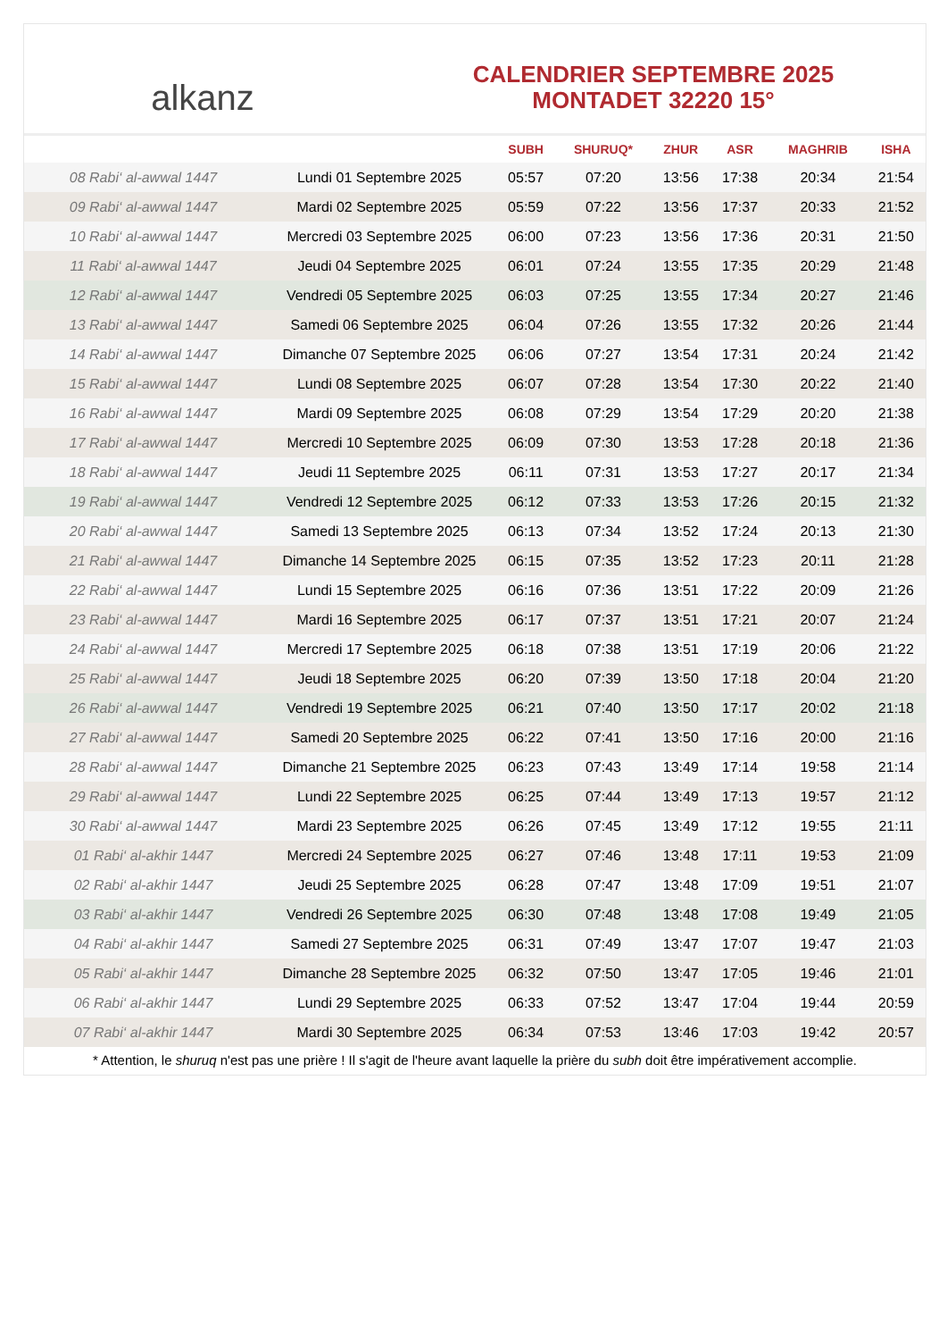alkanz
CALENDRIER SEPTEMBRE 2025
MONTADET 32220 15°
| | | SUBH | SHURUQ* | ZHUR | ASR | MAGHRIB | ISHA |
| --- | --- | --- | --- | --- | --- | --- | --- |
| 08 Rabi‘ al-awwal 1447 | Lundi 01 Septembre 2025 | 05:57 | 07:20 | 13:56 | 17:38 | 20:34 | 21:54 |
| 09 Rabi‘ al-awwal 1447 | Mardi 02 Septembre 2025 | 05:59 | 07:22 | 13:56 | 17:37 | 20:33 | 21:52 |
| 10 Rabi‘ al-awwal 1447 | Mercredi 03 Septembre 2025 | 06:00 | 07:23 | 13:56 | 17:36 | 20:31 | 21:50 |
| 11 Rabi‘ al-awwal 1447 | Jeudi 04 Septembre 2025 | 06:01 | 07:24 | 13:55 | 17:35 | 20:29 | 21:48 |
| 12 Rabi‘ al-awwal 1447 | Vendredi 05 Septembre 2025 | 06:03 | 07:25 | 13:55 | 17:34 | 20:27 | 21:46 |
| 13 Rabi‘ al-awwal 1447 | Samedi 06 Septembre 2025 | 06:04 | 07:26 | 13:55 | 17:32 | 20:26 | 21:44 |
| 14 Rabi‘ al-awwal 1447 | Dimanche 07 Septembre 2025 | 06:06 | 07:27 | 13:54 | 17:31 | 20:24 | 21:42 |
| 15 Rabi‘ al-awwal 1447 | Lundi 08 Septembre 2025 | 06:07 | 07:28 | 13:54 | 17:30 | 20:22 | 21:40 |
| 16 Rabi‘ al-awwal 1447 | Mardi 09 Septembre 2025 | 06:08 | 07:29 | 13:54 | 17:29 | 20:20 | 21:38 |
| 17 Rabi‘ al-awwal 1447 | Mercredi 10 Septembre 2025 | 06:09 | 07:30 | 13:53 | 17:28 | 20:18 | 21:36 |
| 18 Rabi‘ al-awwal 1447 | Jeudi 11 Septembre 2025 | 06:11 | 07:31 | 13:53 | 17:27 | 20:17 | 21:34 |
| 19 Rabi‘ al-awwal 1447 | Vendredi 12 Septembre 2025 | 06:12 | 07:33 | 13:53 | 17:26 | 20:15 | 21:32 |
| 20 Rabi‘ al-awwal 1447 | Samedi 13 Septembre 2025 | 06:13 | 07:34 | 13:52 | 17:24 | 20:13 | 21:30 |
| 21 Rabi‘ al-awwal 1447 | Dimanche 14 Septembre 2025 | 06:15 | 07:35 | 13:52 | 17:23 | 20:11 | 21:28 |
| 22 Rabi‘ al-awwal 1447 | Lundi 15 Septembre 2025 | 06:16 | 07:36 | 13:51 | 17:22 | 20:09 | 21:26 |
| 23 Rabi‘ al-awwal 1447 | Mardi 16 Septembre 2025 | 06:17 | 07:37 | 13:51 | 17:21 | 20:07 | 21:24 |
| 24 Rabi‘ al-awwal 1447 | Mercredi 17 Septembre 2025 | 06:18 | 07:38 | 13:51 | 17:19 | 20:06 | 21:22 |
| 25 Rabi‘ al-awwal 1447 | Jeudi 18 Septembre 2025 | 06:20 | 07:39 | 13:50 | 17:18 | 20:04 | 21:20 |
| 26 Rabi‘ al-awwal 1447 | Vendredi 19 Septembre 2025 | 06:21 | 07:40 | 13:50 | 17:17 | 20:02 | 21:18 |
| 27 Rabi‘ al-awwal 1447 | Samedi 20 Septembre 2025 | 06:22 | 07:41 | 13:50 | 17:16 | 20:00 | 21:16 |
| 28 Rabi‘ al-awwal 1447 | Dimanche 21 Septembre 2025 | 06:23 | 07:43 | 13:49 | 17:14 | 19:58 | 21:14 |
| 29 Rabi‘ al-awwal 1447 | Lundi 22 Septembre 2025 | 06:25 | 07:44 | 13:49 | 17:13 | 19:57 | 21:12 |
| 30 Rabi‘ al-awwal 1447 | Mardi 23 Septembre 2025 | 06:26 | 07:45 | 13:49 | 17:12 | 19:55 | 21:11 |
| 01 Rabi‘ al-akhir 1447 | Mercredi 24 Septembre 2025 | 06:27 | 07:46 | 13:48 | 17:11 | 19:53 | 21:09 |
| 02 Rabi‘ al-akhir 1447 | Jeudi 25 Septembre 2025 | 06:28 | 07:47 | 13:48 | 17:09 | 19:51 | 21:07 |
| 03 Rabi‘ al-akhir 1447 | Vendredi 26 Septembre 2025 | 06:30 | 07:48 | 13:48 | 17:08 | 19:49 | 21:05 |
| 04 Rabi‘ al-akhir 1447 | Samedi 27 Septembre 2025 | 06:31 | 07:49 | 13:47 | 17:07 | 19:47 | 21:03 |
| 05 Rabi‘ al-akhir 1447 | Dimanche 28 Septembre 2025 | 06:32 | 07:50 | 13:47 | 17:05 | 19:46 | 21:01 |
| 06 Rabi‘ al-akhir 1447 | Lundi 29 Septembre 2025 | 06:33 | 07:52 | 13:47 | 17:04 | 19:44 | 20:59 |
| 07 Rabi‘ al-akhir 1447 | Mardi 30 Septembre 2025 | 06:34 | 07:53 | 13:46 | 17:03 | 19:42 | 20:57 |
* Attention, le shuruq n'est pas une prière ! Il s'agit de l'heure avant laquelle la prière du subh doit être impérativement accomplie.